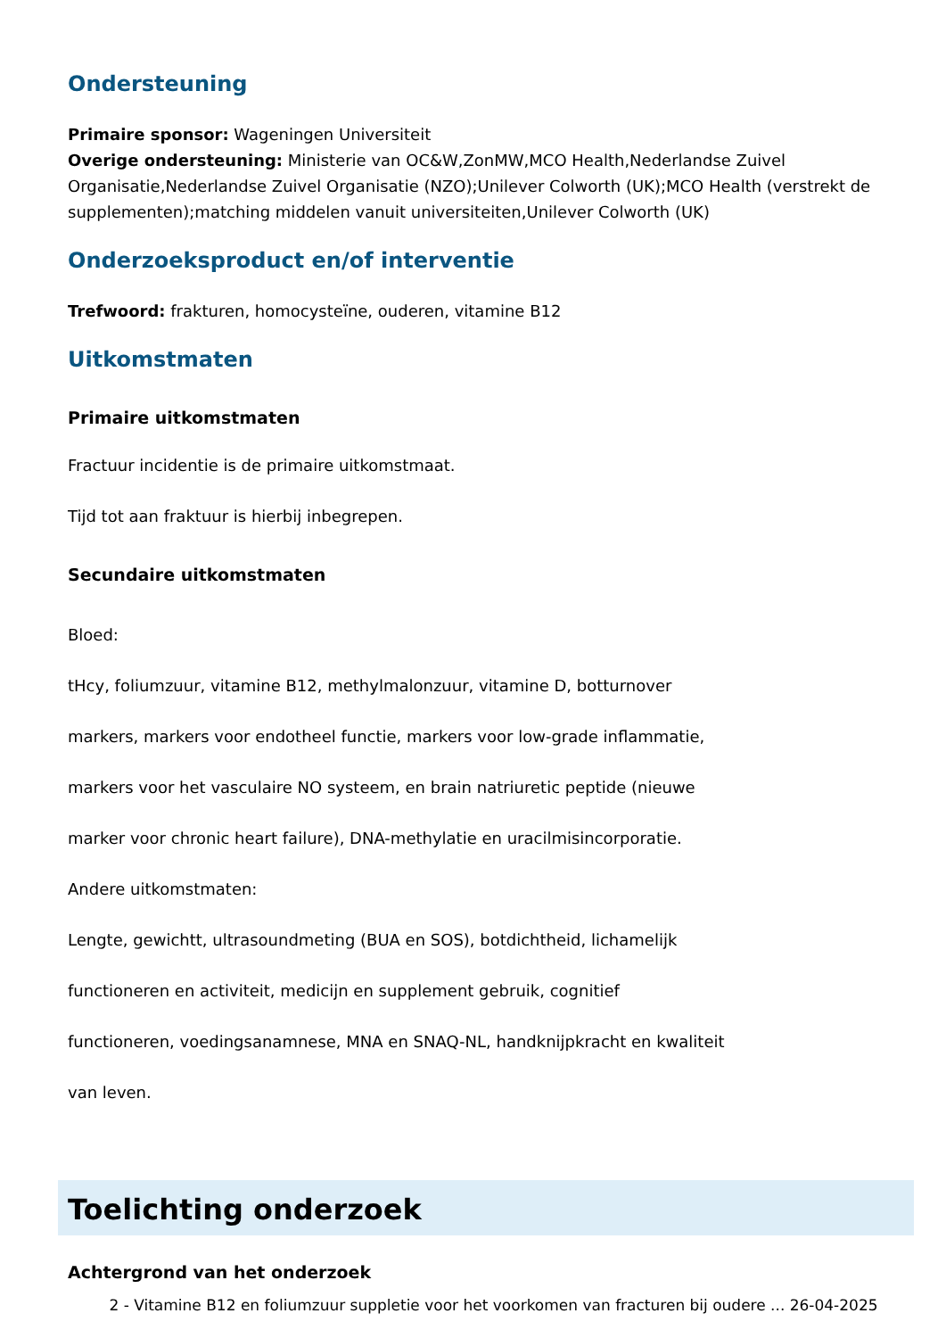Ondersteuning
Primaire sponsor: Wageningen Universiteit
Overige ondersteuning: Ministerie van OC&W,ZonMW,MCO Health,Nederlandse Zuivel Organisatie,Nederlandse Zuivel Organisatie (NZO);Unilever Colworth (UK);MCO Health (verstrekt de supplementen);matching middelen vanuit universiteiten,Unilever Colworth (UK)
Onderzoeksproduct en/of interventie
Trefwoord: frakturen, homocysteïne, ouderen, vitamine B12
Uitkomstmaten
Primaire uitkomstmaten
Fractuur incidentie is de primaire uitkomstmaat.
Tijd tot aan fraktuur is hierbij inbegrepen.
Secundaire uitkomstmaten
Bloed:
tHcy, foliumzuur, vitamine B12, methylmalonzuur, vitamine D, botturnover
markers, markers voor endotheel functie, markers voor low-grade inflammatie,
markers voor het vasculaire NO systeem, en brain natriuretic peptide (nieuwe
marker voor chronic heart failure), DNA-methylatie en uracilmisincorporatie.
Andere uitkomstmaten:
Lengte, gewichtt, ultrasoundmeting (BUA en SOS), botdichtheid, lichamelijk
functioneren en activiteit, medicijn en supplement gebruik, cognitief
functioneren, voedingsanamnese, MNA en SNAQ-NL, handknijpkracht en kwaliteit
van leven.
Toelichting onderzoek
Achtergrond van het onderzoek
2 - Vitamine B12 en foliumzuur suppletie voor het voorkomen van fracturen bij oudere ... 26-04-2025